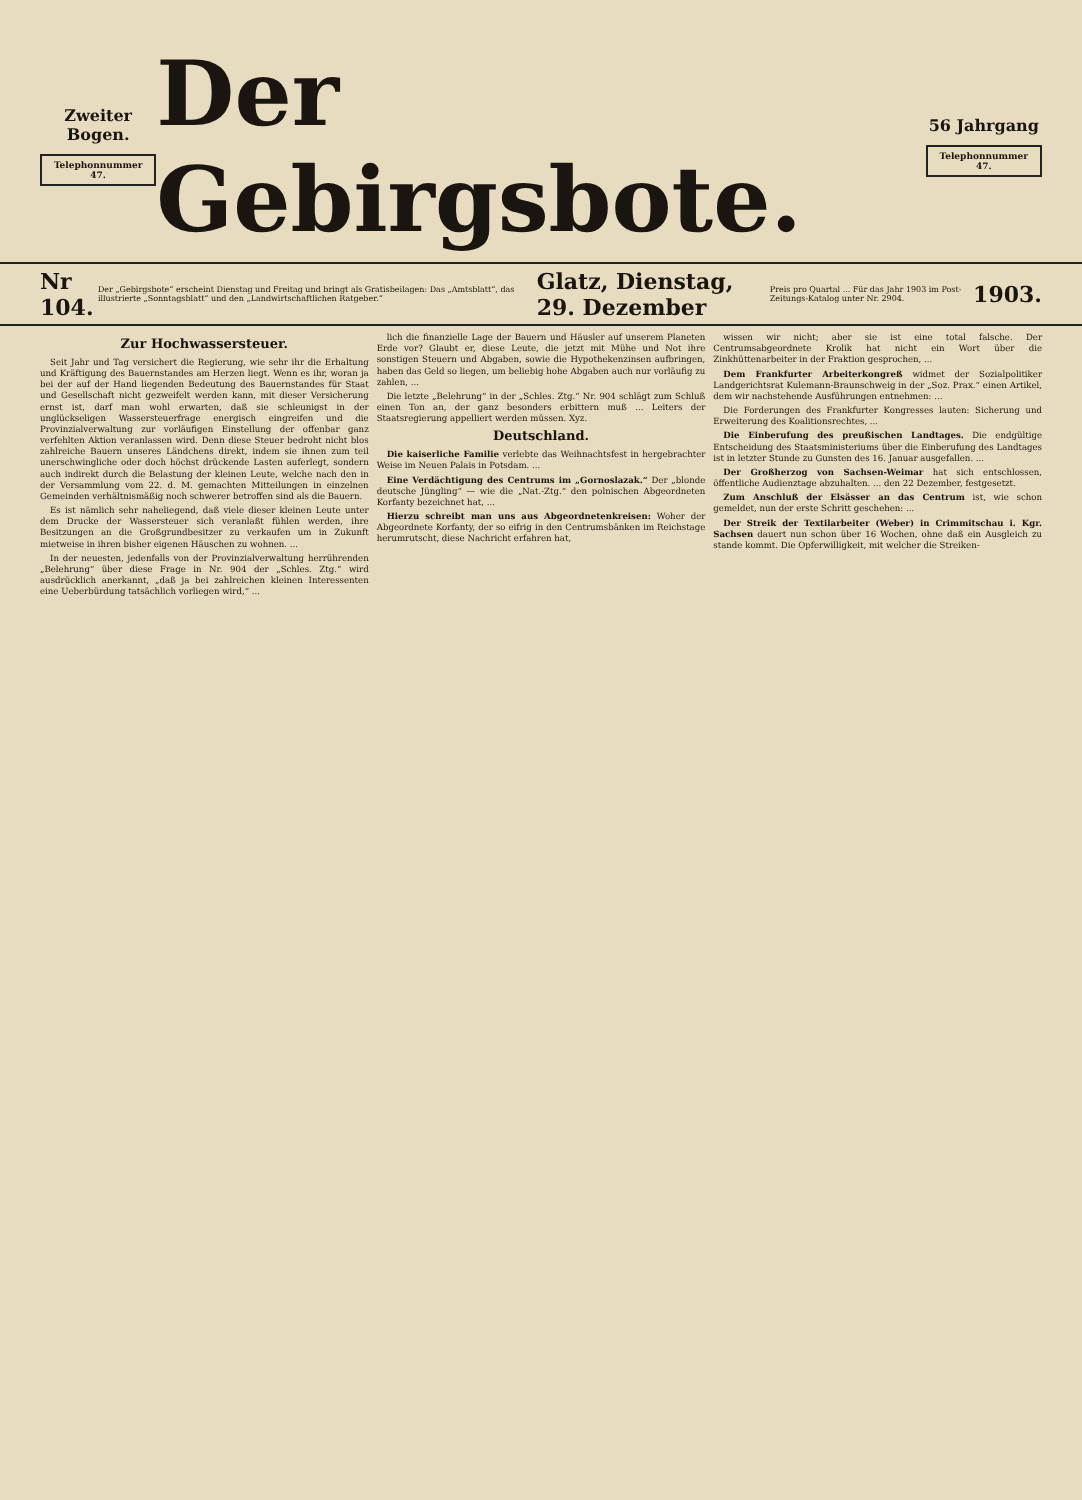Zweiter Bogen.
Telephonnummer 47.
Der Gebirgsbote.
56 Jahrgang
Telephonnummer 47.
Nr 104. Der „Gebirgsbote“ erscheint Dienstag und Freitag und bringt als Gratisbeilagen: Das „Amtsblatt“, das illustrierte „Sonntagsblatt“ und den „Landwirtschaftlichen Ratgeber.“Glatz, Dienstag, 29. Dezember Preis pro Quartal ... Für das Jahr 1903 im Post-Zeitungs-Katalog unter Nr. 2904. 1903.
Zur Hochwassersteuer.
Seit Jahr und Tag versichert die Regierung, wie sehr ihr die Erhaltung und Kräftigung des Bauernstandes am Herzen liegt. Wenn es ihr, woran ja bei der auf der Hand liegenden Bedeutung des Bauernstandes für Staat und Gesellschaft nicht gezweifelt werden kann, mit dieser Versicherung ernst ist, darf man wohl erwarten, daß sie schleunigst in der unglückseligen Wassersteuerfrage energisch eingreifen und die Provinzialverwaltung zur vorläufigen Einstellung der offenbar ganz verfehlten Aktion veranlassen wird. Denn diese Steuer bedroht nicht blos zahlreiche Bauern unseres Ländchens direkt, indem sie ihnen zum teil unerschwingliche oder doch höchst drückende Lasten auferlegt, sondern auch indirekt durch die Belastung der kleinen Leute, welche nach den in der Versammlung vom 22. d. M. gemachten Mitteilungen in einzelnen Gemeinden verhältnismäßig noch schwerer betroffen sind als die Bauern.
Es ist nämlich sehr naheliegend, daß viele dieser kleinen Leute unter dem Drucke der Wassersteuer sich veranlaßt fühlen werden, ihre Besitzungen an die Großgrundbesitzer zu verkaufen um in Zukunft mietweise in ihren bisher eigenen Häuschen zu wohnen. ...
In der neuesten, jedenfalls von der Provinzialverwaltung herrührenden „Belehrung“ über diese Frage in Nr. 904 der „Schles. Ztg.“ wird ausdrücklich anerkannt, „daß ja bei zahlreichen kleinen Interessenten eine Ueberbürdung tatsächlich vorliegen wird,“ ...
lich die finanzielle Lage der Bauern und Häusler auf unserem Planeten Erde vor? Glaubt er, diese Leute, die jetzt mit Mühe und Not ihre sonstigen Steuern und Abgaben, sowie die Hypothekenzinsen aufbringen, haben das Geld so liegen, um beliebig hohe Abgaben auch nur vorläufig zu zahlen, ...
Die letzte „Belehrung“ in der „Schles. Ztg.“ Nr. 904 schlägt zum Schluß einen Ton an, der ganz besonders erbittern muß ... Leiters der Staatsregierung appelliert werden müssen. Xyz.
Deutschland.
Die kaiserliche Familie verlebte das Weihnachtsfest in hergebrachter Weise im Neuen Palais in Potsdam. ...
Eine Verdächtigung des Centrums im „Gornoslazak.“ Der „blonde deutsche Jüngling“ — wie die „Nat.-Ztg.“ den polnischen Abgeordneten Korfanty bezeichnet hat, ...
Hierzu schreibt man uns aus Abgeordnetenkreisen: Woher der Abgeordnete Korfanty, der so eifrig in den Centrumsbänken im Reichstage herumrutscht, diese Nachricht erfahren hat,
wissen wir nicht; aber sie ist eine total falsche. Der Centrumsabgeordnete Krolik hat nicht ein Wort über die Zinkhüttenarbeiter in der Fraktion gesprochen, ...
Dem Frankfurter Arbeiterkongreß widmet der Sozialpolitiker Landgerichtsrat Kulemann-Braunschweig in der „Soz. Prax.“ einen Artikel, dem wir nachstehende Ausführungen entnehmen: ...
Die Forderungen des Frankfurter Kongresses lauten: Sicherung und Erweiterung des Koalitionsrechtes, ...
Die Einberufung des preußischen Landtages. Die endgültige Entscheidung des Staatsministeriums über die Einberufung des Landtages ist in letzter Stunde zu Gunsten des 16. Januar ausgefallen. ...
Der Großherzog von Sachsen-Weimar hat sich entschlossen, öffentliche Audienztage abzuhalten. ... den 22 Dezember, festgesetzt.
Zum Anschluß der Elsässer an das Centrum ist, wie schon gemeldet, nun der erste Schritt geschehen: ...
Der Streik der Textilarbeiter (Weber) in Crimmitschau i. Kgr. Sachsen dauert nun schon über 16 Wochen, ohne daß ein Ausgleich zu stande kommt. Die Opferwilligkeit, mit welcher die Streiken-